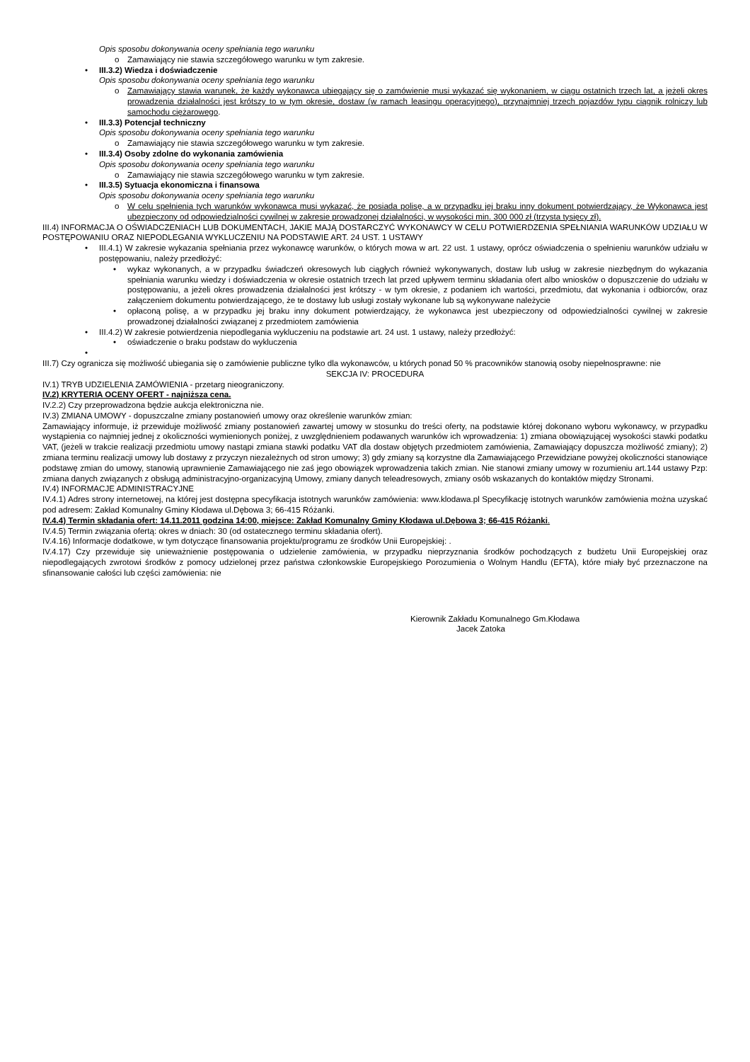Opis sposobu dokonywania oceny spełniania tego warunku
o Zamawiający nie stawia szczegółowego warunku w tym zakresie.
• III.3.2) Wiedza i doświadczenie
Opis sposobu dokonywania oceny spełniania tego warunku
o Zamawiający stawia warunek, że każdy wykonawca ubiegający się o zamówienie musi wykazać się wykonaniem, w ciągu ostatnich trzech lat, a jeżeli okres prowadzenia działalności jest krótszy to w tym okresie, dostaw (w ramach leasingu operacyjnego), przynajmniej trzech pojazdów typu ciągnik rolniczy lub samochodu ciężarowego.
• III.3.3) Potencjał techniczny
Opis sposobu dokonywania oceny spełniania tego warunku
o Zamawiający nie stawia szczegółowego warunku w tym zakresie.
• III.3.4) Osoby zdolne do wykonania zamówienia
Opis sposobu dokonywania oceny spełniania tego warunku
o Zamawiający nie stawia szczegółowego warunku w tym zakresie.
• III.3.5) Sytuacja ekonomiczna i finansowa
Opis sposobu dokonywania oceny spełniania tego warunku
o W celu spełnienia tych warunków wykonawca musi wykazać, że posiada polisę, a w przypadku jej braku inny dokument potwierdzający, że Wykonawca jest ubezpieczony od odpowiedzialności cywilnej w zakresie prowadzonej działalności, w wysokości min. 300 000 zł (trzysta tysięcy zł).
III.4) INFORMACJA O OŚWIADCZENIACH LUB DOKUMENTACH, JAKIE MAJĄ DOSTARCZYĆ WYKONAWCY W CELU POTWIERDZENIA SPEŁNIANIA WARUNKÓW UDZIAŁU W POSTĘPOWANIU ORAZ NIEPODLEGANIA WYKLUCZENIU NA PODSTAWIE ART. 24 UST. 1 USTAWY
• III.4.1) W zakresie wykazania spełniania przez wykonawcę warunków, o których mowa w art. 22 ust. 1 ustawy, oprócz oświadczenia o spełnieniu warunków udziału w postępowaniu, należy przedłożyć:
• wykaz wykonanych, a w przypadku świadczeń okresowych lub ciągłych również wykonywanych, dostaw lub usług w zakresie niezbędnym do wykazania spełniania warunku wiedzy i doświadczenia w okresie ostatnich trzech lat przed upływem terminu składania ofert albo wniosków o dopuszczenie do udziału w postępowaniu, a jeżeli okres prowadzenia działalności jest krótszy - w tym okresie, z podaniem ich wartości, przedmiotu, dat wykonania i odbiorców, oraz załączeniem dokumentu potwierdzającego, że te dostawy lub usługi zostały wykonane lub są wykonywane należycie
• opłaconą polisę, a w przypadku jej braku inny dokument potwierdzający, że wykonawca jest ubezpieczony od odpowiedzialności cywilnej w zakresie prowadzonej działalności związanej z przedmiotem zamówienia
• III.4.2) W zakresie potwierdzenia niepodlegania wykluczeniu na podstawie art. 24 ust. 1 ustawy, należy przedłożyć:
• oświadczenie o braku podstaw do wykluczenia
•
III.7) Czy ogranicza się możliwość ubiegania się o zamówienie publiczne tylko dla wykonawców, u których ponad 50 % pracowników stanowią osoby niepełnosprawne: nie
SEKCJA IV: PROCEDURA
IV.1) TRYB UDZIELENIA ZAMÓWIENIA - przetarg nieograniczony.
IV.2) KRYTERIA OCENY OFERT - najniższa cena.
IV.2.2) Czy przeprowadzona będzie aukcja elektroniczna nie.
IV.3) ZMIANA UMOWY - dopuszczalne zmiany postanowień umowy oraz określenie warunków zmian:
Zamawiający informuje, iż przewiduje możliwość zmiany postanowień zawartej umowy w stosunku do treści oferty, na podstawie której dokonano wyboru wykonawcy, w przypadku wystąpienia co najmniej jednej z okoliczności wymienionych poniżej, z uwzględnieniem podawanych warunków ich wprowadzenia: 1) zmiana obowiązującej wysokości stawki podatku VAT, (jeżeli w trakcie realizacji przedmiotu umowy nastąpi zmiana stawki podatku VAT dla dostaw objętych przedmiotem zamówienia, Zamawiający dopuszcza możliwość zmiany); 2) zmiana terminu realizacji umowy lub dostawy z przyczyn niezależnych od stron umowy; 3) gdy zmiany są korzystne dla Zamawiającego Przewidziane powyżej okoliczności stanowiące podstawę zmian do umowy, stanowią uprawnienie Zamawiającego nie zaś jego obowiązek wprowadzenia takich zmian. Nie stanowi zmiany umowy w rozumieniu art.144 ustawy Pzp: zmiana danych związanych z obsługą administracyjno-organizacyjną Umowy, zmiany danych teleadresowych, zmiany osób wskazanych do kontaktów między Stronami.
IV.4) INFORMACJE ADMINISTRACYJNE
IV.4.1) Adres strony internetowej, na której jest dostępna specyfikacja istotnych warunków zamówienia: www.klodawa.pl Specyfikację istotnych warunków zamówienia można uzyskać pod adresem: Zakład Komunalny Gminy Kłodawa ul.Dębowa 3; 66-415 Różanki.
IV.4.4) Termin składania ofert: 14.11.2011 godzina 14:00, miejsce: Zakład Komunalny Gminy Kłodawa ul.Dębowa 3; 66-415 Różanki.
IV.4.5) Termin związania ofertą: okres w dniach: 30 (od ostatecznego terminu składania ofert).
IV.4.16) Informacje dodatkowe, w tym dotyczące finansowania projektu/programu ze środków Unii Europejskiej: .
IV.4.17) Czy przewiduje się unieważnienie postępowania o udzielenie zamówienia, w przypadku nieprzyznania środków pochodzących z budżetu Unii Europejskiej oraz niepodlegających zwrotowi środków z pomocy udzielonej przez państwa członkowskie Europejskiego Porozumienia o Wolnym Handlu (EFTA), które miały być przeznaczone na sfinansowanie całości lub części zamówienia: nie
Kierownik Zakładu Komunalnego Gm.Kłodawa
Jacek Zatoka